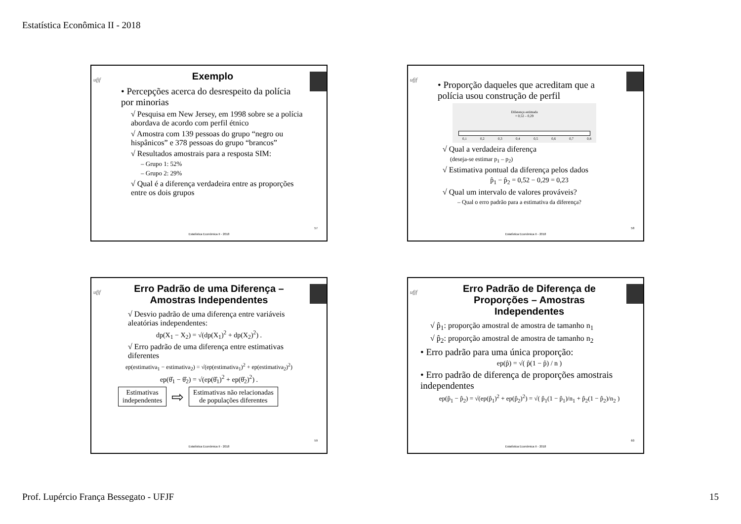Estatística Econômica II - 2018
ufjf
Exemplo
• Percepções acerca do desrespeito da polícia por minorias
√ Pesquisa em New Jersey, em 1998 sobre se a polícia abordava de acordo com perfil étnico
√ Amostra com 139 pessoas do grupo “negro ou hispânicos” e 378 pessoas do grupo “brancos”
√ Resultados amostrais para a resposta SIM:
– Grupo 1: 52%
– Grupo 2: 29%
√ Qual é a diferença verdadeira entre as proporções entre os dois grupos
57
Estatística Econômica II - 2018
ufjf
• Proporção daqueles que acreditam que a polícia usou construção de perfil
Diferença estimada
= 0,52 – 0,29
0,1 0,2 0,3 0,4 0,5 0,6 0,7 0,8
√ Qual a verdadeira diferença
(deseja-se estimar p<sub>1</sub> – p<sub>2</sub>)
√ Estimativa pontual da diferença pelos dados
p̂<sub>1</sub> − p̂<sub>2</sub> = 0,52 − 0,29 = 0,23
√ Qual um intervalo de valores prováveis?
– Qual o erro padrão para a estimativa da diferença?
58
Estatística Econômica II - 2018
ufjf
Erro Padrão de uma Diferença –
Amostras Independentes
√ Desvio padrão de uma diferença entre variáveis aleatórias independentes:
dp(X<sub>1</sub> − X<sub>2</sub>) = √(dp(X<sub>1</sub>)<sup>2</sup> + dp(X<sub>2</sub>)<sup>2</sup>) .
√ Erro padrão de uma diferença entre estimativas diferentes
ep(estimativa<sub>1</sub> − estimativa<sub>2</sub>) = √(ep(estimativa<sub>1</sub>)<sup>2</sup> + ep(estimativa<sub>2</sub>)<sup>2</sup>)
ep(θ̂<sub>1</sub> − θ̂<sub>2</sub>) = √(ep(θ̂<sub>1</sub>)<sup>2</sup> + ep(θ̂<sub>2</sub>)<sup>2</sup>) .
Estimativas
independentes ⇨ Estimativas não relacionadas
de populações diferentes
59
Estatística Econômica II - 2018
ufjf
Erro Padrão de Diferença de
Proporções – Amostras
Independentes
√ p̂<sub>1</sub>: proporção amostral de amostra de tamanho n<sub>1</sub>
√ p̂<sub>2</sub>: proporção amostral de amostra de tamanho n<sub>2</sub>
• Erro padrão para uma única proporção:
ep(p̂) = √( p̂(1 − p̂) / n )
• Erro padrão de diferença de proporções amostrais independentes
ep(p̂<sub>1</sub> − p̂<sub>2</sub>) = √(ep(p̂<sub>1</sub>)<sup>2</sup> + ep(p̂<sub>2</sub>)<sup>2</sup>) = √( p̂<sub>1</sub>(1 − p̂<sub>1</sub>)/n<sub>1</sub> + p̂<sub>2</sub>(1 − p̂<sub>2</sub>)/n<sub>2</sub> )
60
Estatística Econômica II - 2018
Prof. Lupércio França Bessegato - UFJF 15